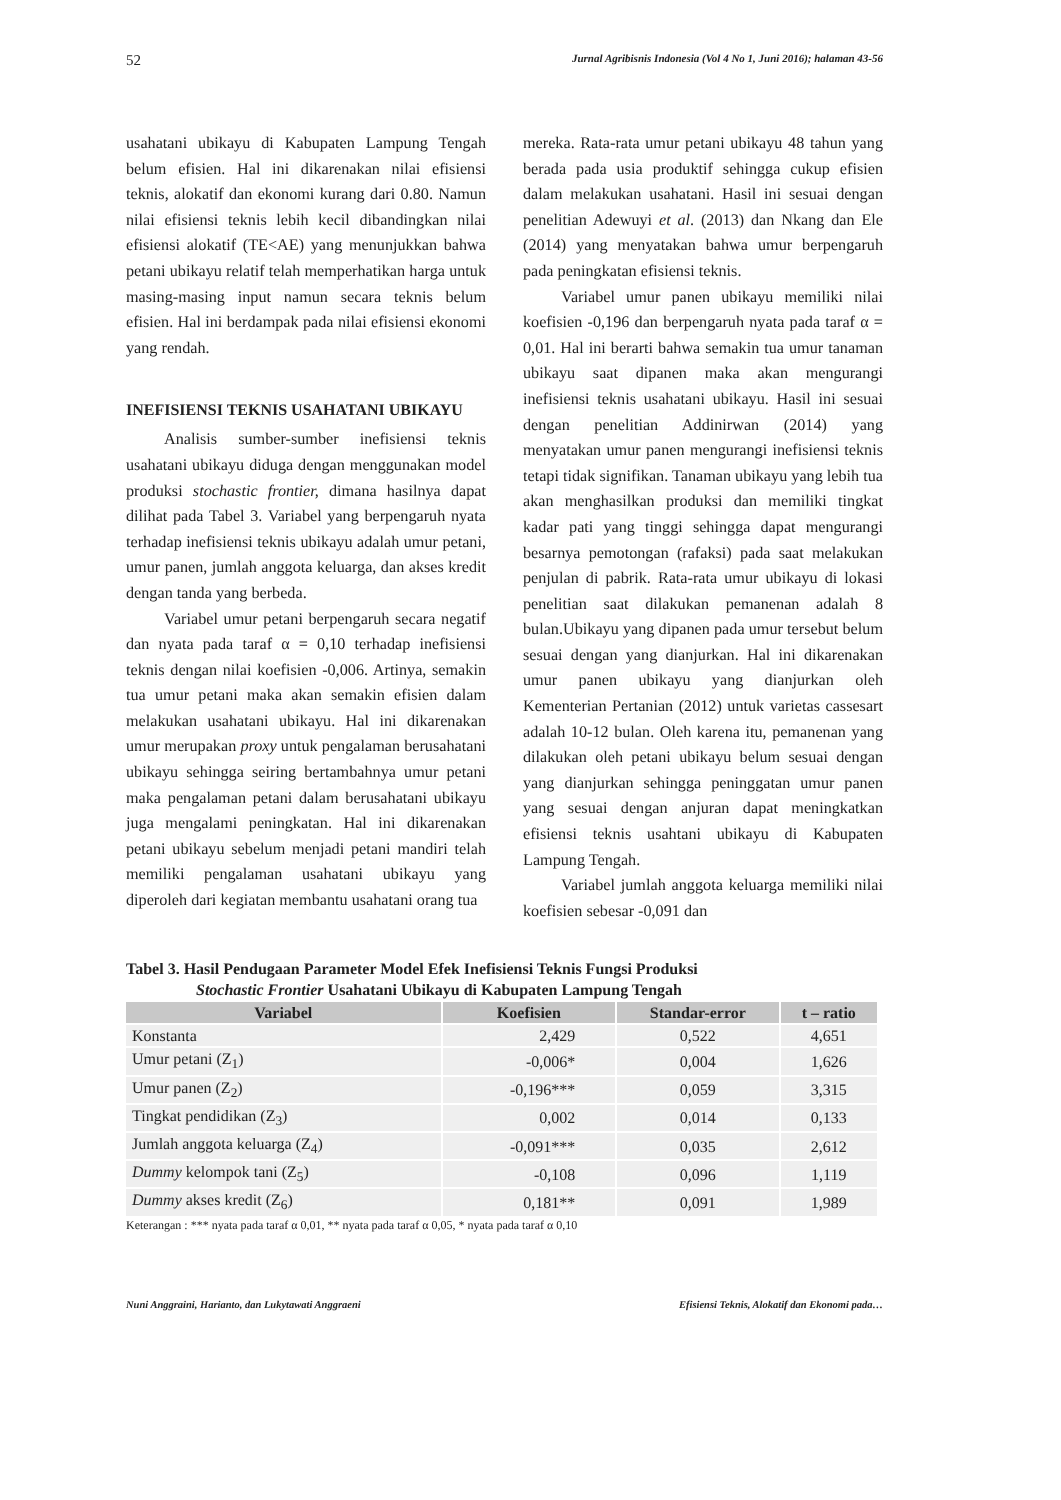52 Jurnal Agribisnis Indonesia (Vol 4 No 1, Juni 2016); halaman 43-56
usahatani ubikayu di Kabupaten Lampung Tengah belum efisien. Hal ini dikarenakan nilai efisiensi teknis, alokatif dan ekonomi kurang dari 0.80. Namun nilai efisiensi teknis lebih kecil dibandingkan nilai efisiensi alokatif (TE<AE) yang menunjukkan bahwa petani ubikayu relatif telah memperhatikan harga untuk masing-masing input namun secara teknis belum efisien. Hal ini berdampak pada nilai efisiensi ekonomi yang rendah.
INEFISIENSI TEKNIS USAHATANI UBIKAYU
Analisis sumber-sumber inefisiensi teknis usahatani ubikayu diduga dengan menggunakan model produksi stochastic frontier, dimana hasilnya dapat dilihat pada Tabel 3. Variabel yang berpengaruh nyata terhadap inefisiensi teknis ubikayu adalah umur petani, umur panen, jumlah anggota keluarga, dan akses kredit dengan tanda yang berbeda.
Variabel umur petani berpengaruh secara negatif dan nyata pada taraf α = 0,10 terhadap inefisiensi teknis dengan nilai koefisien -0,006. Artinya, semakin tua umur petani maka akan semakin efisien dalam melakukan usahatani ubikayu. Hal ini dikarenakan umur merupakan proxy untuk pengalaman berusahatani ubikayu sehingga seiring bertambahnya umur petani maka pengalaman petani dalam berusahatani ubikayu juga mengalami peningkatan. Hal ini dikarenakan petani ubikayu sebelum menjadi petani mandiri telah memiliki pengalaman usahatani ubikayu yang diperoleh dari kegiatan membantu usahatani orang tua
mereka. Rata-rata umur petani ubikayu 48 tahun yang berada pada usia produktif sehingga cukup efisien dalam melakukan usahatani. Hasil ini sesuai dengan penelitian Adewuyi et al. (2013) dan Nkang dan Ele (2014) yang menyatakan bahwa umur berpengaruh pada peningkatan efisiensi teknis.
Variabel umur panen ubikayu memiliki nilai koefisien -0,196 dan berpengaruh nyata pada taraf α = 0,01. Hal ini berarti bahwa semakin tua umur tanaman ubikayu saat dipanen maka akan mengurangi inefisiensi teknis usahatani ubikayu. Hasil ini sesuai dengan penelitian Addinirwan (2014) yang menyatakan umur panen mengurangi inefisiensi teknis tetapi tidak signifikan. Tanaman ubikayu yang lebih tua akan menghasilkan produksi dan memiliki tingkat kadar pati yang tinggi sehingga dapat mengurangi besarnya pemotongan (rafaksi) pada saat melakukan penjulan di pabrik. Rata-rata umur ubikayu di lokasi penelitian saat dilakukan pemanenan adalah 8 bulan.Ubikayu yang dipanen pada umur tersebut belum sesuai dengan yang dianjurkan. Hal ini dikarenakan umur panen ubikayu yang dianjurkan oleh Kementerian Pertanian (2012) untuk varietas cassesart adalah 10-12 bulan. Oleh karena itu, pemanenan yang dilakukan oleh petani ubikayu belum sesuai dengan yang dianjurkan sehingga peninggatan umur panen yang sesuai dengan anjuran dapat meningkatkan efisiensi teknis usahtani ubikayu di Kabupaten Lampung Tengah.
Variabel jumlah anggota keluarga memiliki nilai koefisien sebesar -0,091 dan
Tabel 3. Hasil Pendugaan Parameter Model Efek Inefisiensi Teknis Fungsi Produksi
Stochastic Frontier Usahatani Ubikayu di Kabupaten Lampung Tengah
| Variabel | Koefisien | Standar-error | t – ratio |
| --- | --- | --- | --- |
| Konstanta | 2,429 | 0,522 | 4,651 |
| Umur petani (Z<sub>1</sub>) | -0,006* | 0,004 | 1,626 |
| Umur panen (Z<sub>2</sub>) | -0,196*** | 0,059 | 3,315 |
| Tingkat pendidikan (Z<sub>3</sub>) | 0,002 | 0,014 | 0,133 |
| Jumlah anggota keluarga (Z<sub>4</sub>) | -0,091*** | 0,035 | 2,612 |
| Dummy kelompok tani (Z<sub>5</sub>) | -0,108 | 0,096 | 1,119 |
| Dummy akses kredit (Z<sub>6</sub>) | 0,181** | 0,091 | 1,989 |
Keterangan : *** nyata pada taraf α 0,01, ** nyata pada taraf α 0,05, * nyata pada taraf α 0,10
Nuni Anggraini, Harianto, dan Lukytawati Anggraeni Efisiensi Teknis, Alokatif dan Ekonomi pada…